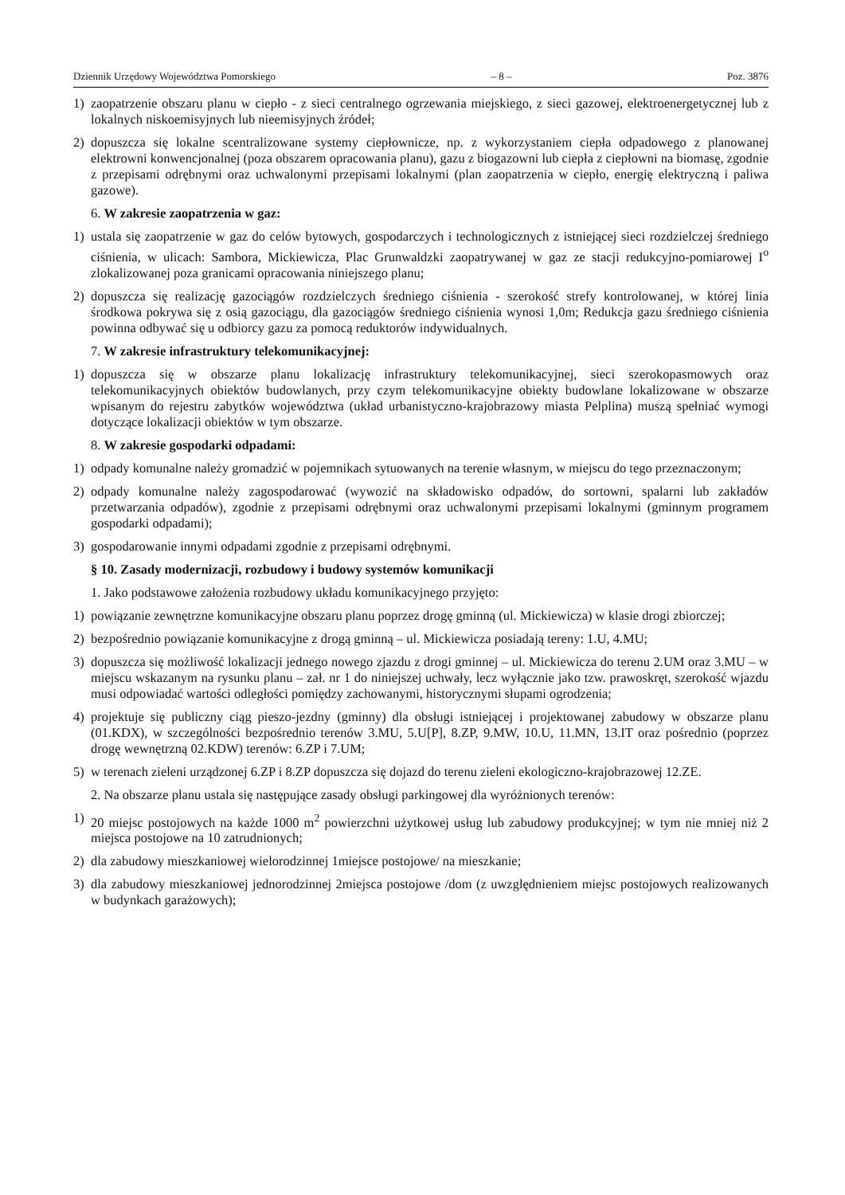Dziennik Urzędowy Województwa Pomorskiego – 8 – Poz. 3876
1) zaopatrzenie obszaru planu w ciepło - z sieci centralnego ogrzewania miejskiego, z sieci gazowej, elektroenergetycznej lub z lokalnych niskoemisyjnych lub nieemisyjnych źródeł;
2) dopuszcza się lokalne scentralizowane systemy ciepłownicze, np. z wykorzystaniem ciepła odpadowego z planowanej elektrowni konwencjonalnej (poza obszarem opracowania planu), gazu z biogazowni lub ciepła z ciepłowni na biomasę, zgodnie z przepisami odrębnymi oraz uchwalonymi przepisami lokalnymi (plan zaopatrzenia w ciepło, energię elektryczną i paliwa gazowe).
6. W zakresie zaopatrzenia w gaz:
1) ustala się zaopatrzenie w gaz do celów bytowych, gospodarczych i technologicznych z istniejącej sieci rozdzielczej średniego ciśnienia, w ulicach: Sambora, Mickiewicza, Plac Grunwaldzki zaopatrywanej w gaz ze stacji redukcyjno-pomiarowej I<sup>o</sup> zlokalizowanej poza granicami opracowania niniejszego planu;
2) dopuszcza się realizację gazociągów rozdzielczych średniego ciśnienia - szerokość strefy kontrolowanej, w której linia środkowa pokrywa się z osią gazociągu, dla gazociągów średniego ciśnienia wynosi 1,0m; Redukcja gazu średniego ciśnienia powinna odbywać się u odbiorcy gazu za pomocą reduktorów indywidualnych.
7. W zakresie infrastruktury telekomunikacyjnej:
1) dopuszcza się w obszarze planu lokalizację infrastruktury telekomunikacyjnej, sieci szerokopasmowych oraz telekomunikacyjnych obiektów budowlanych, przy czym telekomunikacyjne obiekty budowlane lokalizowane w obszarze wpisanym do rejestru zabytków województwa (układ urbanistyczno-krajobrazowy miasta Pelplina) muszą spełniać wymogi dotyczące lokalizacji obiektów w tym obszarze.
8. W zakresie gospodarki odpadami:
1) odpady komunalne należy gromadzić w pojemnikach sytuowanych na terenie własnym, w miejscu do tego przeznaczonym;
2) odpady komunalne należy zagospodarować (wywozić na składowisko odpadów, do sortowni, spalarni lub zakładów przetwarzania odpadów), zgodnie z przepisami odrębnymi oraz uchwalonymi przepisami lokalnymi (gminnym programem gospodarki odpadami);
3) gospodarowanie innymi odpadami zgodnie z przepisami odrębnymi.
§ 10. Zasady modernizacji, rozbudowy i budowy systemów komunikacji
1. Jako podstawowe założenia rozbudowy układu komunikacyjnego przyjęto:
1) powiązanie zewnętrzne komunikacyjne obszaru planu poprzez drogę gminną (ul. Mickiewicza) w klasie drogi zbiorczej;
2) bezpośrednio powiązanie komunikacyjne z drogą gminną – ul. Mickiewicza posiadają tereny: 1.U, 4.MU;
3) dopuszcza się możliwość lokalizacji jednego nowego zjazdu z drogi gminnej – ul. Mickiewicza do terenu 2.UM oraz 3.MU – w miejscu wskazanym na rysunku planu – zał. nr 1 do niniejszej uchwały, lecz wyłącznie jako tzw. prawoskręt, szerokość wjazdu musi odpowiadać wartości odległości pomiędzy zachowanymi, historycznymi słupami ogrodzenia;
4) projektuje się publiczny ciąg pieszo-jezdny (gminny) dla obsługi istniejącej i projektowanej zabudowy w obszarze planu (01.KDX), w szczególności bezpośrednio terenów 3.MU, 5.U[P], 8.ZP, 9.MW, 10.U, 11.MN, 13.IT oraz pośrednio (poprzez drogę wewnętrzną 02.KDW) terenów: 6.ZP i 7.UM;
5) w terenach zieleni urządzonej 6.ZP i 8.ZP dopuszcza się dojazd do terenu zieleni ekologiczno-krajobrazowej 12.ZE.
2. Na obszarze planu ustala się następujące zasady obsługi parkingowej dla wyróżnionych terenów:
1) 20 miejsc postojowych na każde 1000 m<sup>2</sup> powierzchni użytkowej usług lub zabudowy produkcyjnej; w tym nie mniej niż 2 miejsca postojowe na 10 zatrudnionych;
2) dla zabudowy mieszkaniowej wielorodzinnej 1miejsce postojowe/ na mieszkanie;
3) dla zabudowy mieszkaniowej jednorodzinnej 2miejsca postojowe /dom (z uwzględnieniem miejsc postojowych realizowanych w budynkach garażowych);